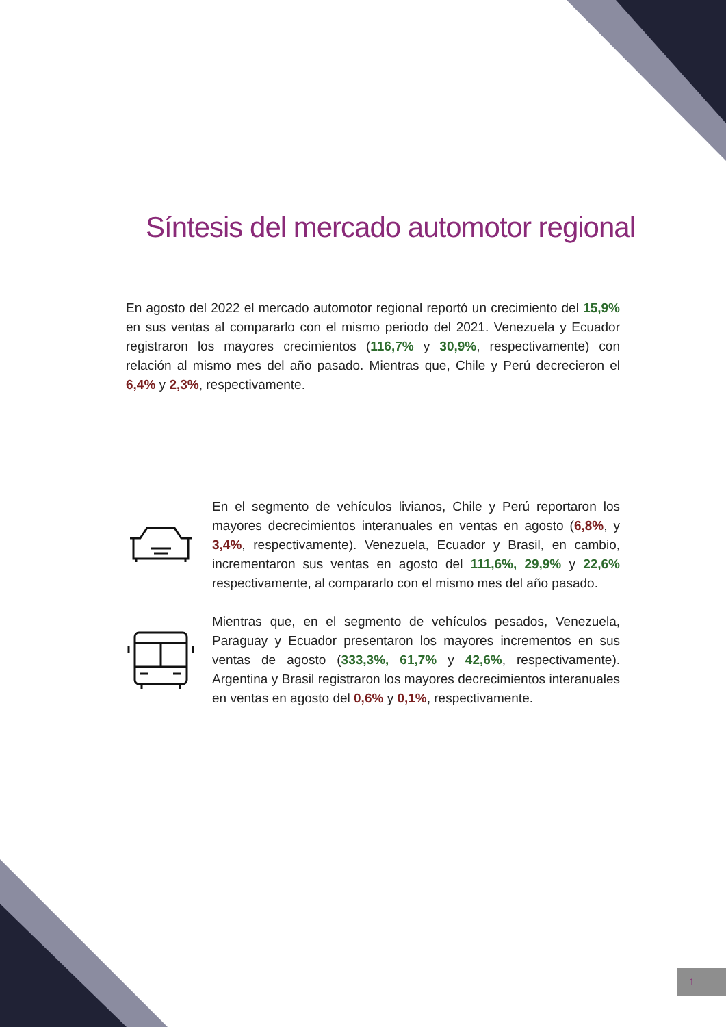Síntesis del mercado automotor regional
En agosto del 2022 el mercado automotor regional reportó un crecimiento del 15,9% en sus ventas al compararlo con el mismo periodo del 2021. Venezuela y Ecuador registraron los mayores crecimientos (116,7% y 30,9%, respectivamente) con relación al mismo mes del año pasado. Mientras que, Chile y Perú decrecieron el 6,4% y 2,3%, respectivamente.
En el segmento de vehículos livianos, Chile y Perú reportaron los mayores decrecimientos interanuales en ventas en agosto (6,8%, y 3,4%, respectivamente). Venezuela, Ecuador y Brasil, en cambio, incrementaron sus ventas en agosto del 111,6%, 29,9% y 22,6% respectivamente, al compararlo con el mismo mes del año pasado.
Mientras que, en el segmento de vehículos pesados, Venezuela, Paraguay y Ecuador presentaron los mayores incrementos en sus ventas de agosto (333,3%, 61,7% y 42,6%, respectivamente). Argentina y Brasil registraron los mayores decrecimientos interanuales en ventas en agosto del 0,6% y 0,1%, respectivamente.
1